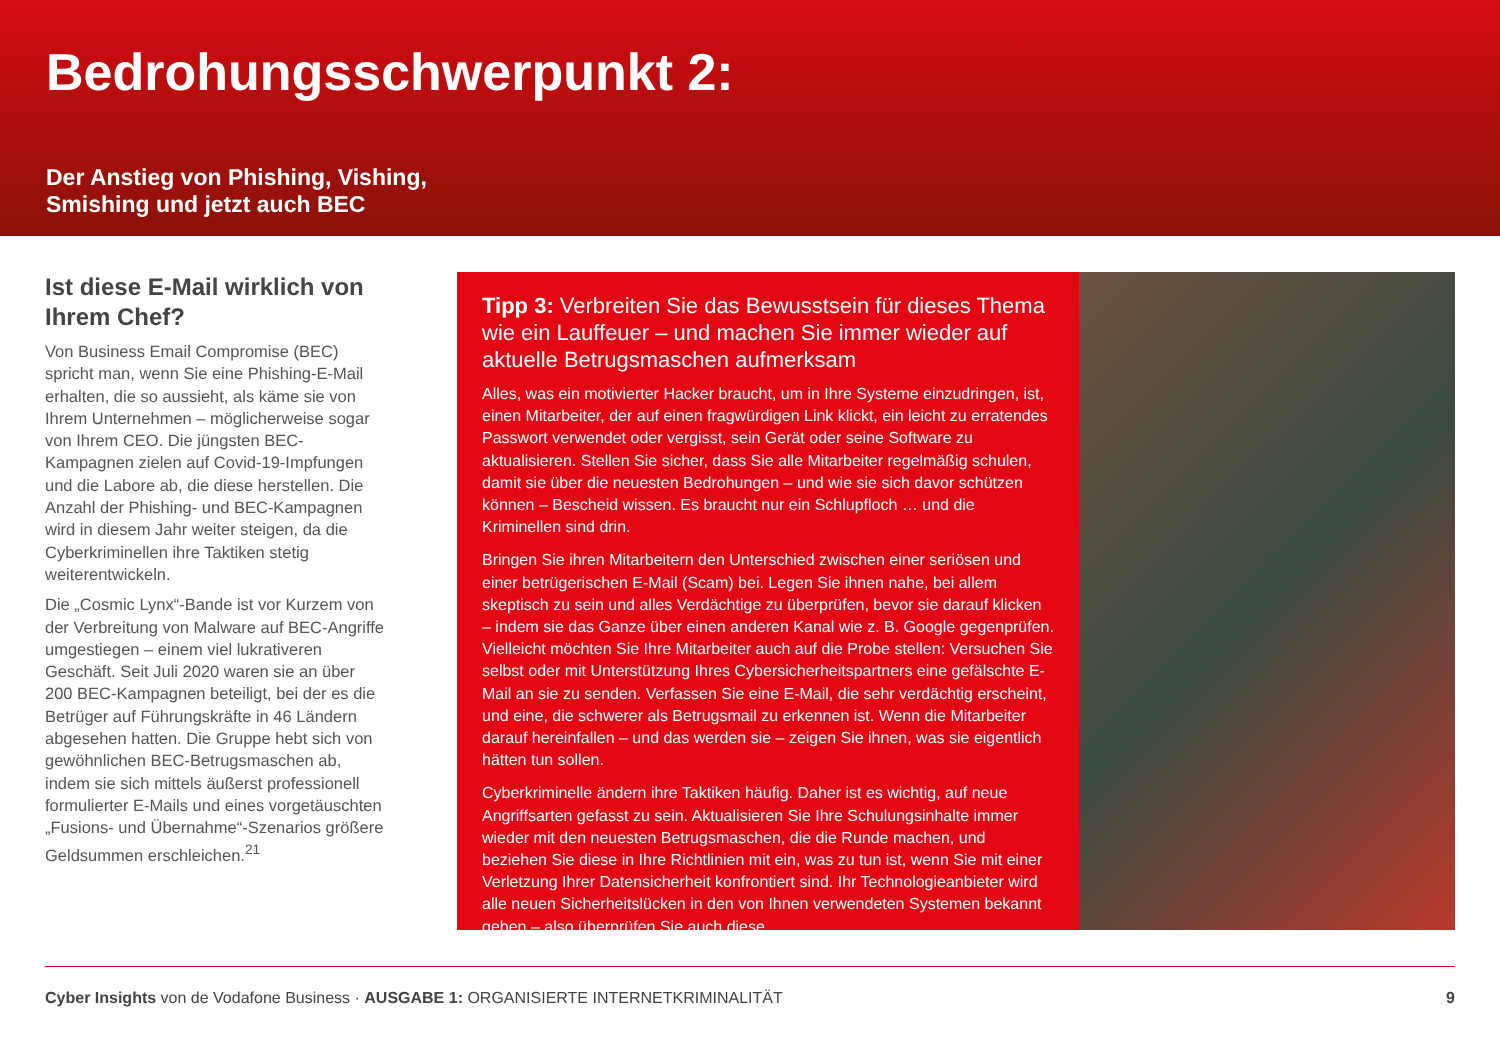Bedrohungsschwerpunkt 2:
Der Anstieg von Phishing, Vishing,
Smishing und jetzt auch BEC
Ist diese E-Mail wirklich von Ihrem Chef?
Von Business Email Compromise (BEC) spricht man, wenn Sie eine Phishing-E-Mail erhalten, die so aussieht, als käme sie von Ihrem Unternehmen – möglicherweise sogar von Ihrem CEO. Die jüngsten BEC-Kampagnen zielen auf Covid-19-Impfungen und die Labore ab, die diese herstellen. Die Anzahl der Phishing- und BEC-Kampagnen wird in diesem Jahr weiter steigen, da die Cyberkriminellen ihre Taktiken stetig weiterentwickeln.
Die „Cosmic Lynx“-Bande ist vor Kurzem von der Verbreitung von Malware auf BEC-Angriffe umgestiegen – einem viel lukrativeren Geschäft. Seit Juli 2020 waren sie an über 200 BEC-Kampagnen beteiligt, bei der es die Betrüger auf Führungskräfte in 46 Ländern abgesehen hatten. Die Gruppe hebt sich von gewöhnlichen BEC-Betrugsmaschen ab, indem sie sich mittels äußerst professionell formulierter E-Mails und eines vorgetäuschten „Fusions- und Übernahme“-Szenarios größere Geldsummen erschleichen.<sup>21</sup>
Tipp 3: Verbreiten Sie das Bewusstsein für dieses Thema wie ein Lauffeuer – und machen Sie immer wieder auf aktuelle Betrugsmaschen aufmerksam
Alles, was ein motivierter Hacker braucht, um in Ihre Systeme einzudringen, ist, einen Mitarbeiter, der auf einen fragwürdigen Link klickt, ein leicht zu erratendes Passwort verwendet oder vergisst, sein Gerät oder seine Software zu aktualisieren. Stellen Sie sicher, dass Sie alle Mitarbeiter regelmäßig schulen, damit sie über die neuesten Bedrohungen – und wie sie sich davor schützen können – Bescheid wissen. Es braucht nur ein Schlupfloch … und die Kriminellen sind drin.
Bringen Sie ihren Mitarbeitern den Unterschied zwischen einer seriösen und einer betrügerischen E-Mail (Scam) bei. Legen Sie ihnen nahe, bei allem skeptisch zu sein und alles Verdächtige zu überprüfen, bevor sie darauf klicken – indem sie das Ganze über einen anderen Kanal wie z. B. Google gegenprüfen. Vielleicht möchten Sie Ihre Mitarbeiter auch auf die Probe stellen: Versuchen Sie selbst oder mit Unterstützung Ihres Cybersicherheitspartners eine gefälschte E-Mail an sie zu senden. Verfassen Sie eine E-Mail, die sehr verdächtig erscheint, und eine, die schwerer als Betrugsmail zu erkennen ist. Wenn die Mitarbeiter darauf hereinfallen – und das werden sie – zeigen Sie ihnen, was sie eigentlich hätten tun sollen.
Cyberkriminelle ändern ihre Taktiken häufig. Daher ist es wichtig, auf neue Angriffsarten gefasst zu sein. Aktualisieren Sie Ihre Schulungsinhalte immer wieder mit den neuesten Betrugsmaschen, die die Runde machen, und beziehen Sie diese in Ihre Richtlinien mit ein, was zu tun ist, wenn Sie mit einer Verletzung Ihrer Datensicherheit konfrontiert sind. Ihr Technologieanbieter wird alle neuen Sicherheitslücken in den von Ihnen verwendeten Systemen bekannt geben – also überprüfen Sie auch diese.
Cyber Insights von de Vodafone Business · AUSGABE 1: ORGANISIERTE INTERNETKRIMINALITÄT 9